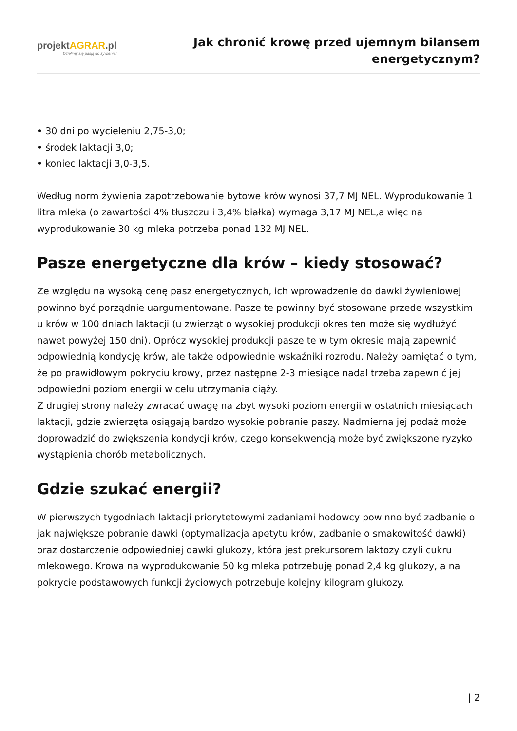projektAGRAR.pl
Dzielimy się pasją do żywienia!
Jak chronić krowę przed ujemnym bilansem energetycznym?
• 30 dni po wycieleniu 2,75-3,0;
• środek laktacji 3,0;
• koniec laktacji 3,0-3,5.
Według norm żywienia zapotrzebowanie bytowe krów wynosi 37,7 MJ NEL. Wyprodukowanie 1 litra mleka (o zawartości 4% tłuszczu i 3,4% białka) wymaga 3,17 MJ NEL,a więc na wyprodukowanie 30 kg mleka potrzeba ponad 132 MJ NEL.
Pasze energetyczne dla krów – kiedy stosować?
Ze względu na wysoką cenę pasz energetycznych, ich wprowadzenie do dawki żywieniowej powinno być porządnie uargumentowane. Pasze te powinny być stosowane przede wszystkim u krów w 100 dniach laktacji (u zwierząt o wysokiej produkcji okres ten może się wydłużyć nawet powyżej 150 dni). Oprócz wysokiej produkcji pasze te w tym okresie mają zapewnić odpowiednią kondycję krów, ale także odpowiednie wskaźniki rozrodu. Należy pamiętać o tym, że po prawidłowym pokryciu krowy, przez następne 2-3 miesiące nadal trzeba zapewnić jej odpowiedni poziom energii w celu utrzymania ciąży.
Z drugiej strony należy zwracać uwagę na zbyt wysoki poziom energii w ostatnich miesiącach laktacji, gdzie zwierzęta osiągają bardzo wysokie pobranie paszy. Nadmierna jej podaż może doprowadzić do zwiększenia kondycji krów, czego konsekwencją może być zwiększone ryzyko wystąpienia chorób metabolicznych.
Gdzie szukać energii?
W pierwszych tygodniach laktacji priorytetowymi zadaniami hodowcy powinno być zadbanie o jak największe pobranie dawki (optymalizacja apetytu krów, zadbanie o smakowitość dawki) oraz dostarczenie odpowiedniej dawki glukozy, która jest prekursorem laktozy czyli cukru mlekowego. Krowa na wyprodukowanie 50 kg mleka potrzebuję ponad 2,4 kg glukozy, a na pokrycie podstawowych funkcji życiowych potrzebuje kolejny kilogram glukozy.
| 2